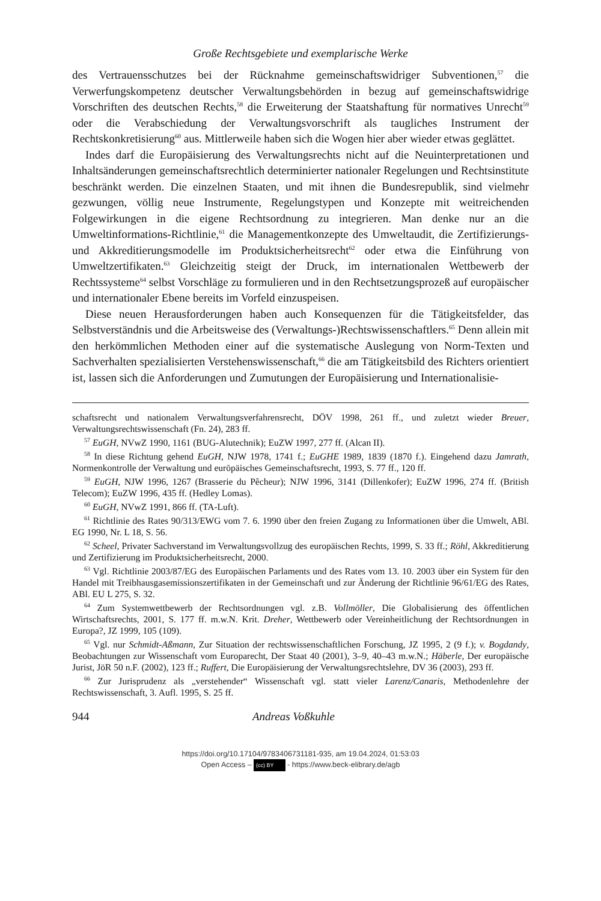Große Rechtsgebiete und exemplarische Werke
des Vertrauensschutzes bei der Rücknahme gemeinschaftswidriger Subventionen,<sup>57</sup> die Verwerfungskompetenz deutscher Verwaltungsbehörden in bezug auf gemeinschaftswidrige Vorschriften des deutschen Rechts,<sup>58</sup> die Erweiterung der Staatshaftung für normatives Unrecht<sup>59</sup> oder die Verabschiedung der Verwaltungsvorschrift als taugliches Instrument der Rechtskonkretisierung<sup>60</sup> aus. Mittlerweile haben sich die Wogen hier aber wieder etwas geglättet.
Indes darf die Europäisierung des Verwaltungsrechts nicht auf die Neuinterpretationen und Inhaltsänderungen gemeinschaftsrechtlich determinierter nationaler Regelungen und Rechtsinstitute beschränkt werden. Die einzelnen Staaten, und mit ihnen die Bundesrepublik, sind vielmehr gezwungen, völlig neue Instrumente, Regelungstypen und Konzepte mit weitreichenden Folgewirkungen in die eigene Rechtsordnung zu integrieren. Man denke nur an die Umweltinformations-Richtlinie,<sup>61</sup> die Managementkonzepte des Umweltaudit, die Zertifizierungs- und Akkreditierungsmodelle im Produktsicherheitsrecht<sup>62</sup> oder etwa die Einführung von Umweltzertifikaten.<sup>63</sup> Gleichzeitig steigt der Druck, im internationalen Wettbewerb der Rechtssysteme<sup>64</sup> selbst Vorschläge zu formulieren und in den Rechtsetzungsprozeß auf europäischer und internationaler Ebene bereits im Vorfeld einzuspeisen.
Diese neuen Herausforderungen haben auch Konsequenzen für die Tätigkeitsfelder, das Selbstverständnis und die Arbeitsweise des (Verwaltungs-)Rechtswissenschaftlers.<sup>65</sup> Denn allein mit den herkömmlichen Methoden einer auf die systematische Auslegung von Norm-Texten und Sachverhalten spezialisierten Verstehenswissenschaft,<sup>66</sup> die am Tätigkeitsbild des Richters orientiert ist, lassen sich die Anforderungen und Zumutungen der Europäisierung und Internationalisie-
schaftsrecht und nationalem Verwaltungsverfahrensrecht, DÖV 1998, 261 ff., und zuletzt wieder Breuer, Verwaltungsrechtswissenschaft (Fn. 24), 283 ff.
<sup>57</sup> EuGH, NVwZ 1990, 1161 (BUG-Alutechnik); EuZW 1997, 277 ff. (Alcan II).
<sup>58</sup> In diese Richtung gehend EuGH, NJW 1978, 1741 f.; EuGHE 1989, 1839 (1870 f.). Eingehend dazu Jamrath, Normenkontrolle der Verwaltung und eurōpäisches Gemeinschaftsrecht, 1993, S. 77 ff., 120 ff.
<sup>59</sup> EuGH, NJW 1996, 1267 (Brasserie du Pêcheur); NJW 1996, 3141 (Dillenkofer); EuZW 1996, 274 ff. (British Telecom); EuZW 1996, 435 ff. (Hedley Lomas).
<sup>60</sup> EuGH, NVwZ 1991, 866 ff. (TA-Luft).
<sup>61</sup> Richtlinie des Rates 90/313/EWG vom 7. 6. 1990 über den freien Zugang zu Informationen über die Umwelt, ABl. EG 1990, Nr. L 18, S. 56.
<sup>62</sup> Scheel, Privater Sachverstand im Verwaltungsvollzug des europäischen Rechts, 1999, S. 33 ff.; Röhl, Akkreditierung und Zertifizierung im Produktsicherheitsrecht, 2000.
<sup>63</sup> Vgl. Richtlinie 2003/87/EG des Europäischen Parlaments und des Rates vom 13. 10. 2003 über ein System für den Handel mit Treibhausgasemissionszertifikaten in der Gemeinschaft und zur Änderung der Richtlinie 96/61/EG des Rates, ABl. EU L 275, S. 32.
<sup>64</sup> Zum Systemwettbewerb der Rechtsordnungen vgl. z.B. Vollmöller, Die Globalisierung des öffentlichen Wirtschaftsrechts, 2001, S. 177 ff. m.w.N. Krit. Dreher, Wettbewerb oder Vereinheitlichung der Rechtsordnungen in Europa?, JZ 1999, 105 (109).
<sup>65</sup> Vgl. nur Schmidt-Aßmann, Zur Situation der rechtswissenschaftlichen Forschung, JZ 1995, 2 (9 f.); v. Bogdandy, Beobachtungen zur Wissenschaft vom Europarecht, Der Staat 40 (2001), 3–9, 40–43 m.w.N.; Häberle, Der europäische Jurist, JöR 50 n.F. (2002), 123 ff.; Ruffert, Die Europäisierung der Verwaltungsrechtslehre, DV 36 (2003), 293 ff.
<sup>66</sup> Zur Jurisprudenz als „verstehender“ Wissenschaft vgl. statt vieler Larenz/Canaris, Methodenlehre der Rechtswissenschaft, 3. Aufl. 1995, S. 25 ff.
944 Andreas Voßkuhle
https://doi.org/10.17104/9783406731181-935, am 19.04.2024, 01:53:03
Open Access – (cc) BY - https://www.beck-elibrary.de/agb